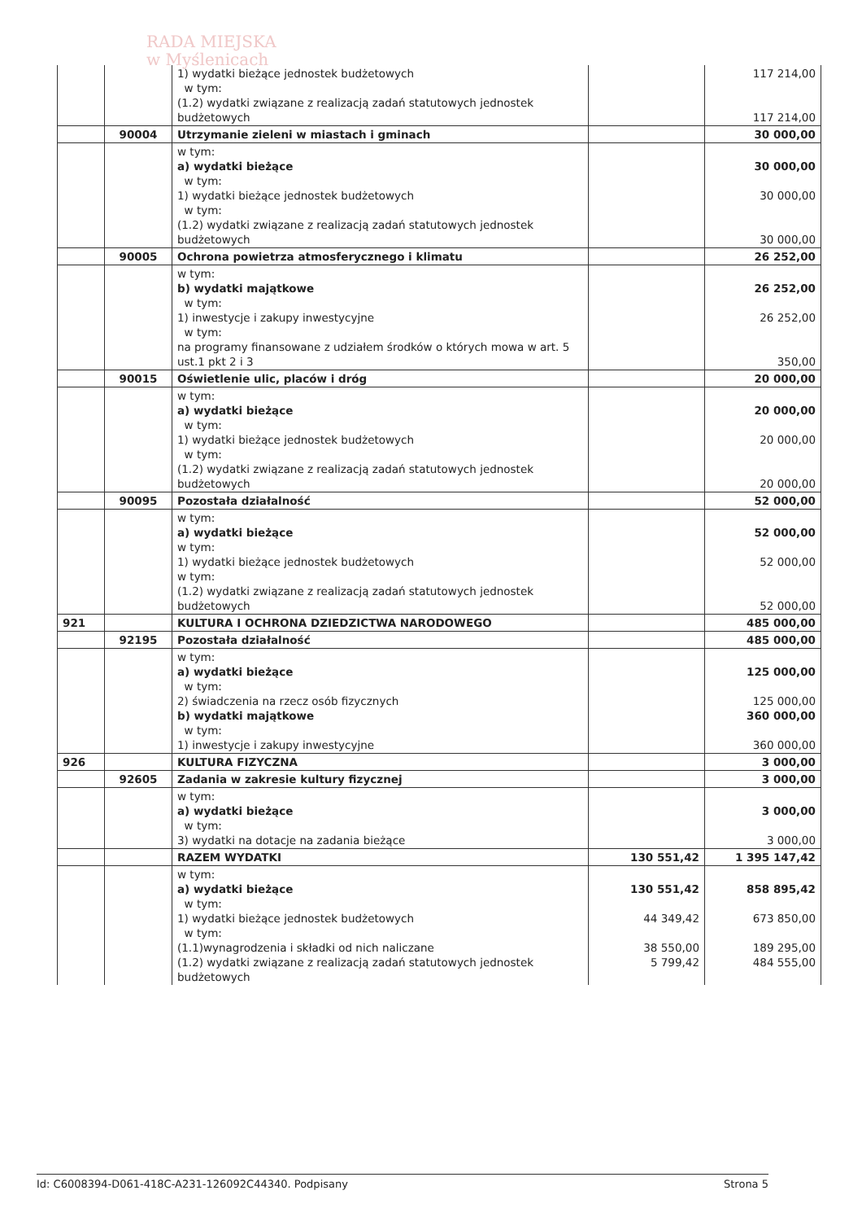RADA MIEJSKA
w Myślenicach
| | | 1) wydatki bieżące jednostek budżetowych w tym: (1.2) wydatki związane z realizacją zadań statutowych jednostek budżetowych | | 117 214,00 117 214,00 |
| | 90004 | Utrzymanie zieleni w miastach i gminach | | 30 000,00 |
| | | w tym: a) wydatki bieżące w tym: 1) wydatki bieżące jednostek budżetowych w tym: (1.2) wydatki związane z realizacją zadań statutowych jednostek budżetowych | | 30 000,00 30 000,00 30 000,00 |
| | 90005 | Ochrona powietrza atmosferycznego i klimatu | | 26 252,00 |
| | | w tym: b) wydatki majątkowe w tym: 1) inwestycje i zakupy inwestycyjne w tym: na programy finansowane z udziałem środków o których mowa w art. 5 ust.1 pkt 2 i 3 | | 26 252,00 26 252,00 350,00 |
| | 90015 | Oświetlenie ulic, placów i dróg | | 20 000,00 |
| | | w tym: a) wydatki bieżące w tym: 1) wydatki bieżące jednostek budżetowych w tym: (1.2) wydatki związane z realizacją zadań statutowych jednostek budżetowych | | 20 000,00 20 000,00 20 000,00 |
| | 90095 | Pozostała działalność | | 52 000,00 |
| | | w tym: a) wydatki bieżące w tym: 1) wydatki bieżące jednostek budżetowych w tym: (1.2) wydatki związane z realizacją zadań statutowych jednostek budżetowych | | 52 000,00 52 000,00 52 000,00 |
| 921 | | KULTURA I OCHRONA DZIEDZICTWA NARODOWEGO | | 485 000,00 |
| | 92195 | Pozostała działalność | | 485 000,00 |
| | | w tym: a) wydatki bieżące w tym: 2) świadczenia na rzecz osób fizycznych b) wydatki majątkowe w tym: 1) inwestycje i zakupy inwestycyjne | | 125 000,00 125 000,00 360 000,00 360 000,00 |
| 926 | | KULTURA FIZYCZNA | | 3 000,00 |
| | 92605 | Zadania w zakresie kultury fizycznej | | 3 000,00 |
| | | w tym: a) wydatki bieżące w tym: 3) wydatki na dotacje na zadania bieżące | | 3 000,00 3 000,00 |
| | | RAZEM WYDATKI | 130 551,42 | 1 395 147,42 |
| | | w tym: a) wydatki bieżące w tym: 1) wydatki bieżące jednostek budżetowych w tym: (1.1)wynagrodzenia i składki od nich naliczane (1.2) wydatki związane z realizacją zadań statutowych jednostek budżetowych | 130 551,42 44 349,42 38 550,00 5 799,42 | 858 895,42 673 850,00 189 295,00 484 555,00 |
Id: C6008394-D061-418C-A231-126092C44340. Podpisany Strona 5